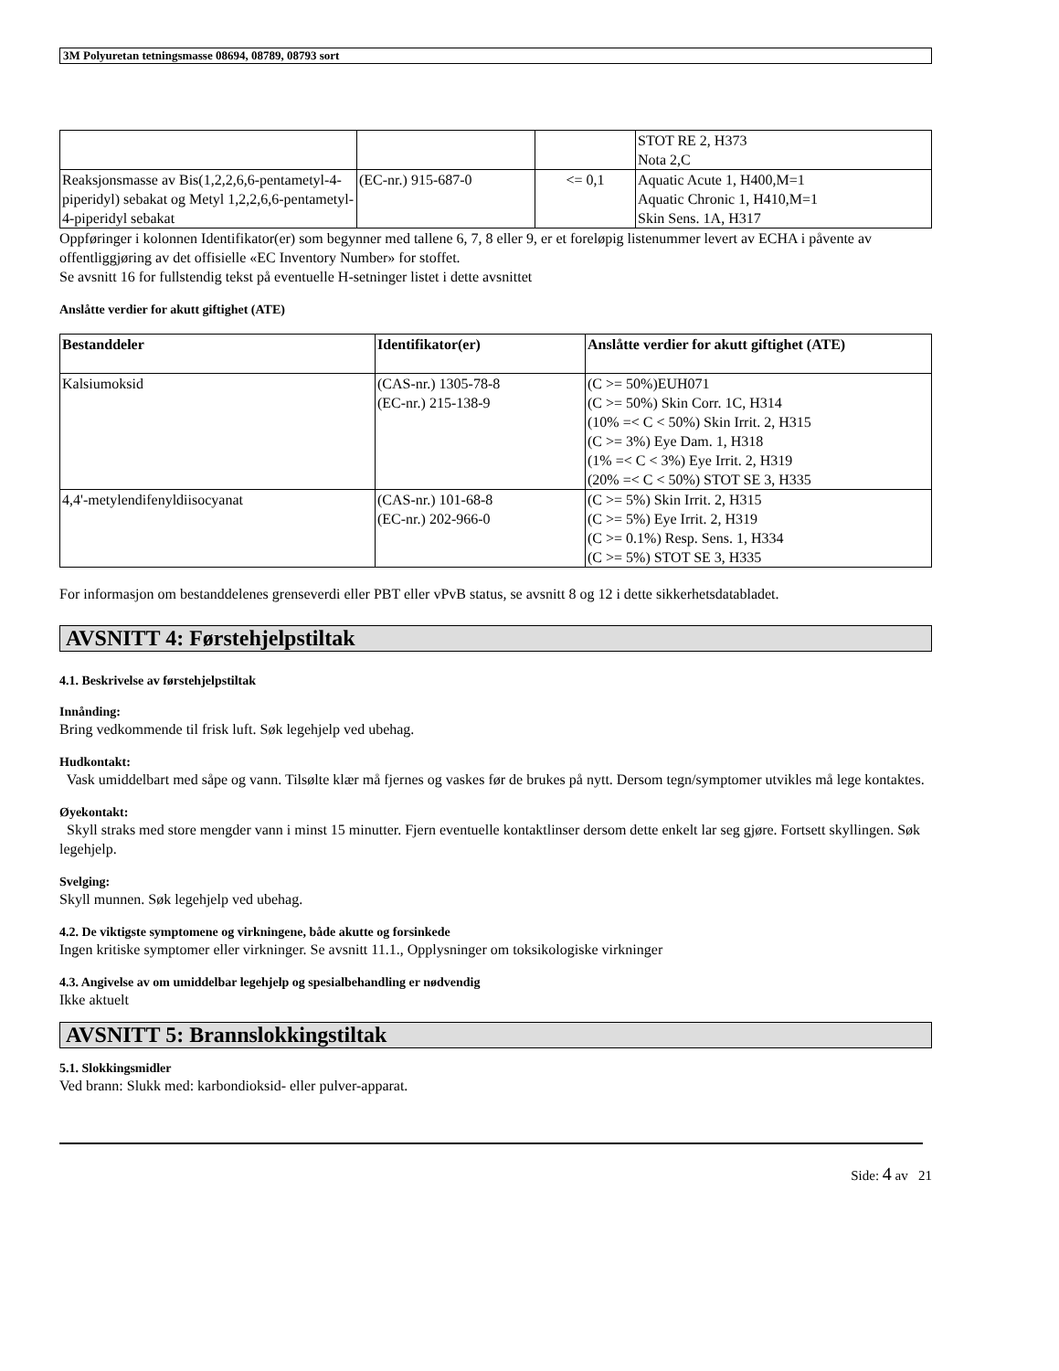3M Polyuretan tetningsmasse 08694, 08789, 08793 sort
| | | | STOT RE 2, H373 Nota 2,C |
| Reaksjonsmasse av Bis(1,2,2,6,6-pentametyl-4-piperidyl) sebakat og Metyl 1,2,2,6,6-pentametyl-4-piperidyl sebakat | (EC-nr.) 915-687-0 | <= 0,1 | Aquatic Acute 1, H400,M=1 Aquatic Chronic 1, H410,M=1 Skin Sens. 1A, H317 |
Oppføringer i kolonnen Identifikator(er) som begynner med tallene 6, 7, 8 eller 9, er et foreløpig listenummer levert av ECHA i påvente av offentliggjøring av det offisielle «EC Inventory Number» for stoffet.
Se avsnitt 16 for fullstendig tekst på eventuelle H-setninger listet i dette avsnittet
Anslåtte verdier for akutt giftighet (ATE)
| Bestanddeler | Identifikator(er) | Anslåtte verdier for akutt giftighet (ATE) |
| --- | --- | --- |
| Kalsiumoksid | (CAS-nr.) 1305-78-8 (EC-nr.) 215-138-9 | (C >= 50%)EUH071 (C >= 50%) Skin Corr. 1C, H314 (10% =< C < 50%) Skin Irrit. 2, H315 (C >= 3%) Eye Dam. 1, H318 (1% =< C < 3%) Eye Irrit. 2, H319 (20% =< C < 50%) STOT SE 3, H335 |
| 4,4'-metylendifenyldiisocyanat | (CAS-nr.) 101-68-8 (EC-nr.) 202-966-0 | (C >= 5%) Skin Irrit. 2, H315 (C >= 5%) Eye Irrit. 2, H319 (C >= 0.1%) Resp. Sens. 1, H334 (C >= 5%) STOT SE 3, H335 |
For informasjon om bestanddelenes grenseverdi eller PBT eller vPvB status, se avsnitt 8 og 12 i dette sikkerhetsdatabladet.
AVSNITT 4: Førstehjelpstiltak
4.1. Beskrivelse av førstehjelpstiltak
Innånding:
Bring vedkommende til frisk luft. Søk legehjelp ved ubehag.
Hudkontakt:
Vask umiddelbart med såpe og vann. Tilsølte klær må fjernes og vaskes før de brukes på nytt. Dersom tegn/symptomer utvikles må lege kontaktes.
Øyekontakt:
Skyll straks med store mengder vann i minst 15 minutter. Fjern eventuelle kontaktlinser dersom dette enkelt lar seg gjøre. Fortsett skyllingen. Søk legehjelp.
Svelging:
Skyll munnen. Søk legehjelp ved ubehag.
4.2. De viktigste symptomene og virkningene, både akutte og forsinkede
Ingen kritiske symptomer eller virkninger. Se avsnitt 11.1., Opplysninger om toksikologiske virkninger
4.3. Angivelse av om umiddelbar legehjelp og spesialbehandling er nødvendig
Ikke aktuelt
AVSNITT 5: Brannslokkingstiltak
5.1. Slokkingsmidler
Ved brann: Slukk med: karbondioksid- eller pulver-apparat.
Side: 4 av 21